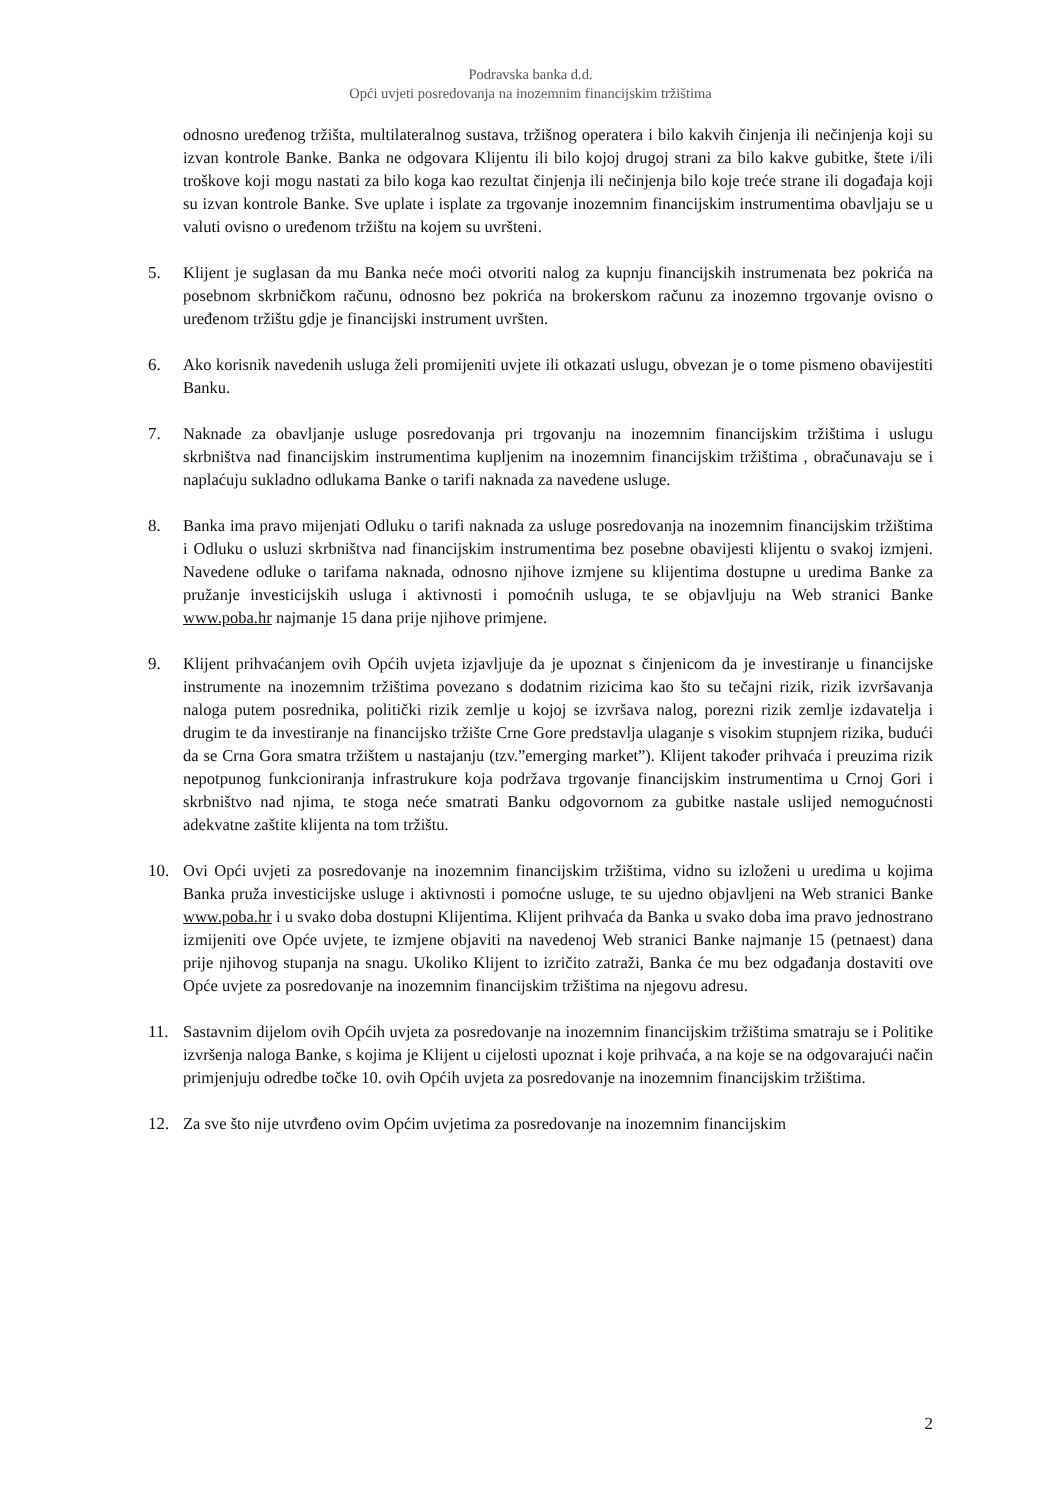Podravska banka d.d.
Opći uvjeti posredovanja na inozemnim financijskim tržištima
odnosno uređenog tržišta, multilateralnog sustava, tržišnog operatera i bilo kakvih činjenja ili nečinjenja koji su izvan kontrole Banke. Banka ne odgovara Klijentu ili bilo kojoj drugoj strani za bilo kakve gubitke, štete i/ili troškove koji mogu nastati za bilo koga kao rezultat činjenja ili nečinjenja bilo koje treće strane ili događaja koji su izvan kontrole Banke. Sve uplate i isplate za trgovanje inozemnim financijskim instrumentima obavljaju se u valuti ovisno o uređenom tržištu na kojem su uvršteni.
5. Klijent je suglasan da mu Banka neće moći otvoriti nalog za kupnju financijskih instrumenata bez pokrića na posebnom skrbničkom računu, odnosno bez pokrića na brokerskom računu za inozemno trgovanje ovisno o uređenom tržištu gdje je financijski instrument uvršten.
6. Ako korisnik navedenih usluga želi promijeniti uvjete ili otkazati uslugu, obvezan je o tome pismeno obavijestiti Banku.
7. Naknade za obavljanje usluge posredovanja pri trgovanju na inozemnim financijskim tržištima i uslugu skrbništva nad financijskim instrumentima kupljenim na inozemnim financijskim tržištima , obračunavaju se i naplaćuju sukladno odlukama Banke o tarifi naknada za navedene usluge.
8. Banka ima pravo mijenjati Odluku o tarifi naknada za usluge posredovanja na inozemnim financijskim tržištima i Odluku o usluzi skrbništva nad financijskim instrumentima bez posebne obavijesti klijentu o svakoj izmjeni. Navedene odluke o tarifama naknada, odnosno njihove izmjene su klijentima dostupne u uredima Banke za pružanje investicijskih usluga i aktivnosti i pomoćnih usluga, te se objavljuju na Web stranici Banke www.poba.hr najmanje 15 dana prije njihove primjene.
9. Klijent prihvaćanjem ovih Općih uvjeta izjavljuje da je upoznat s činjenicom da je investiranje u financijske instrumente na inozemnim tržištima povezano s dodatnim rizicima kao što su tečajni rizik, rizik izvršavanja naloga putem posrednika, politički rizik zemlje u kojoj se izvršava nalog, porezni rizik zemlje izdavatelja i drugim te da investiranje na financijsko tržište Crne Gore predstavlja ulaganje s visokim stupnjem rizika, budući da se Crna Gora smatra tržištem u nastajanju (tzv.”emerging market”). Klijent također prihvaća i preuzima rizik nepotpunog funkcioniranja infrastrukure koja podržava trgovanje financijskim instrumentima u Crnoj Gori i skrbništvo nad njima, te stoga neće smatrati Banku odgovornom za gubitke nastale uslijed nemogućnosti adekvatne zaštite klijenta na tom tržištu.
10. Ovi Opći uvjeti za posredovanje na inozemnim financijskim tržištima, vidno su izloženi u uredima u kojima Banka pruža investicijske usluge i aktivnosti i pomoćne usluge, te su ujedno objavljeni na Web stranici Banke www.poba.hr i u svako doba dostupni Klijentima. Klijent prihvaća da Banka u svako doba ima pravo jednostrano izmijeniti ove Opće uvjete, te izmjene objaviti na navedenoj Web stranici Banke najmanje 15 (petnaest) dana prije njihovog stupanja na snagu. Ukoliko Klijent to izričito zatraži, Banka će mu bez odgađanja dostaviti ove Opće uvjete za posredovanje na inozemnim financijskim tržištima na njegovu adresu.
11. Sastavnim dijelom ovih Općih uvjeta za posredovanje na inozemnim financijskim tržištima smatraju se i Politike izvršenja naloga Banke, s kojima je Klijent u cijelosti upoznat i koje prihvaća, a na koje se na odgovarajući način primjenjuju odredbe točke 10. ovih Općih uvjeta za posredovanje na inozemnim financijskim tržištima.
12. Za sve što nije utvrđeno ovim Općim uvjetima za posredovanje na inozemnim financijskim
2